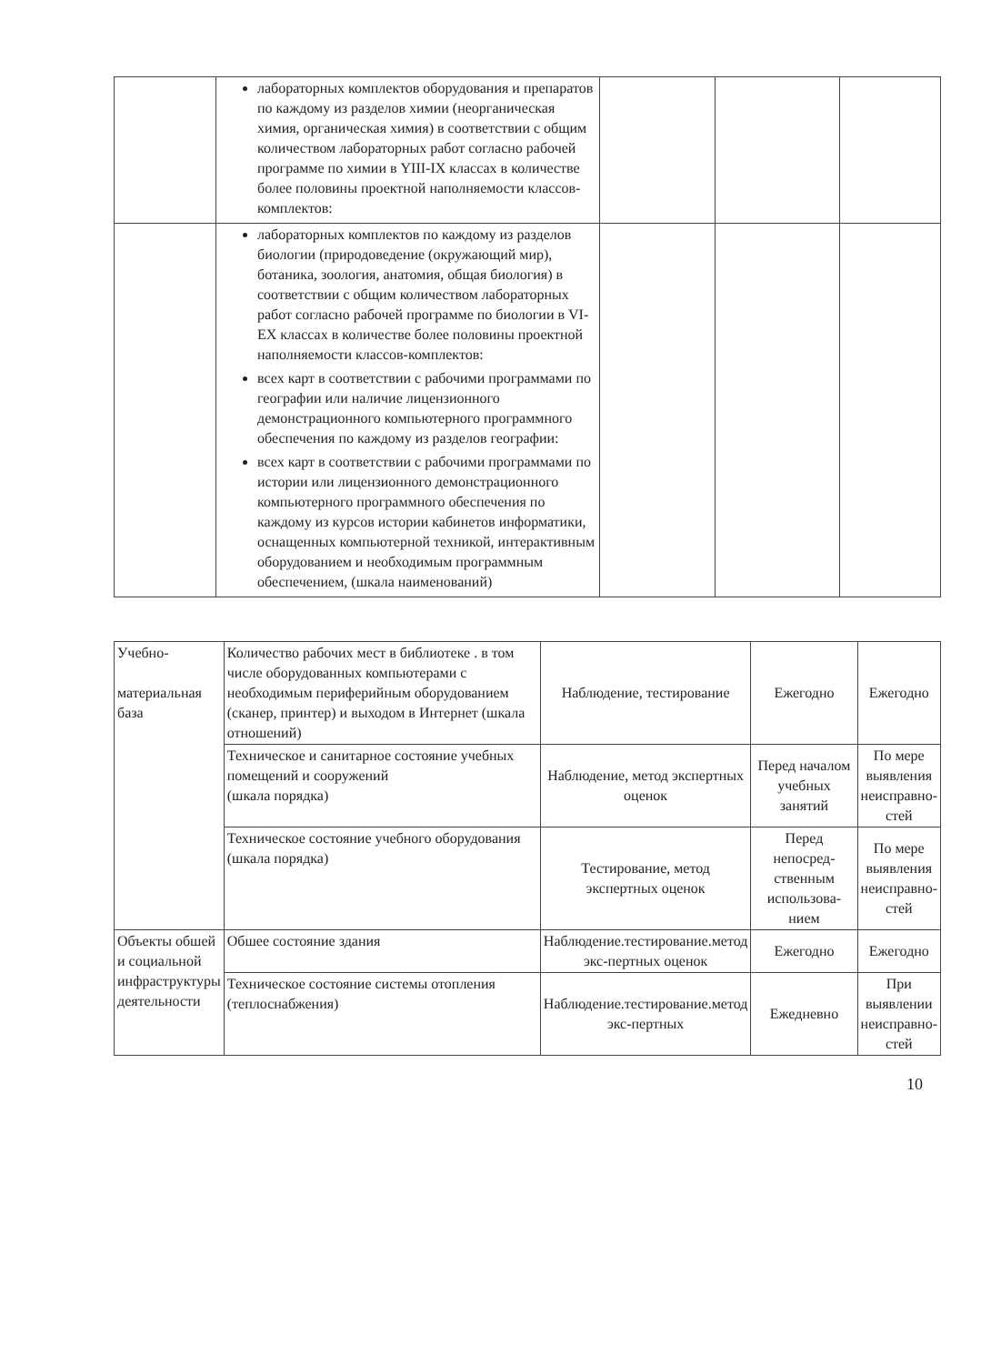| | лабораторных комплектов оборудования и препаратов по каждому из разделов химии (неорганическая химия, органическая химия) в соответствии с общим количеством лабораторных работ согласно рабочей программе по химии в YIII-IX классах в количестве более половины проектной наполняемости классов-комплектов: | | | |
| | лабораторных комплектов по каждому из разделов биологии (природоведение (окружающий мир), ботаника, зоология, анатомия, общая биология) в соответствии с общим количеством лабораторных работ согласно рабочей программе по биологии в VI-EX классах в количестве более половины проектной наполняемости классов-комплектов: всех карт в соответствии с рабочими программами по географии или наличие лицензионного демонстрационного компьютерного программного обеспечения по каждому из разделов географии: всех карт в соответствии с рабочими программами по истории или лицензионного демонстрационного компьютерного программного обеспечения по каждому из курсов истории кабинетов информатики, оснащенных компьютерной техникой, интерактивным оборудованием и необходимым программным обеспечением, (шкала наименований) | | | |
| Учебно- материальная база | Количество рабочих мест в библиотеке . в том числе оборудованных компьютерами с необходимым периферийным оборудованием (сканер, принтер) и выходом в Интернет (шкала отношений) | Наблюдение, тестирование | Ежегодно | Ежегодно |
| | Техническое и санитарное состояние учебных помещений и сооружений (шкала порядка) | Наблюдение, метод экспертных оценок | Перед началом учебных занятий | По мере выявления неисправно-стей |
| | Техническое состояние учебного оборудования (шкала порядка) | Тестирование, метод экспертных оценок | Перед непосред-ственным использова-нием | По мере выявления неисправно-стей |
| Объекты обшей и социальной инфраструктуры деятельности | Обшее состояние здания | Наблюдение.тестирование.метод экс-пертных оценок | Ежегодно | Ежегодно |
| | Техническое состояние системы отопления (теплоснабжения) | Наблюдение.тестирование.метод экс-пертных | Ежедневно | При выявлении неисправно-стей |
10